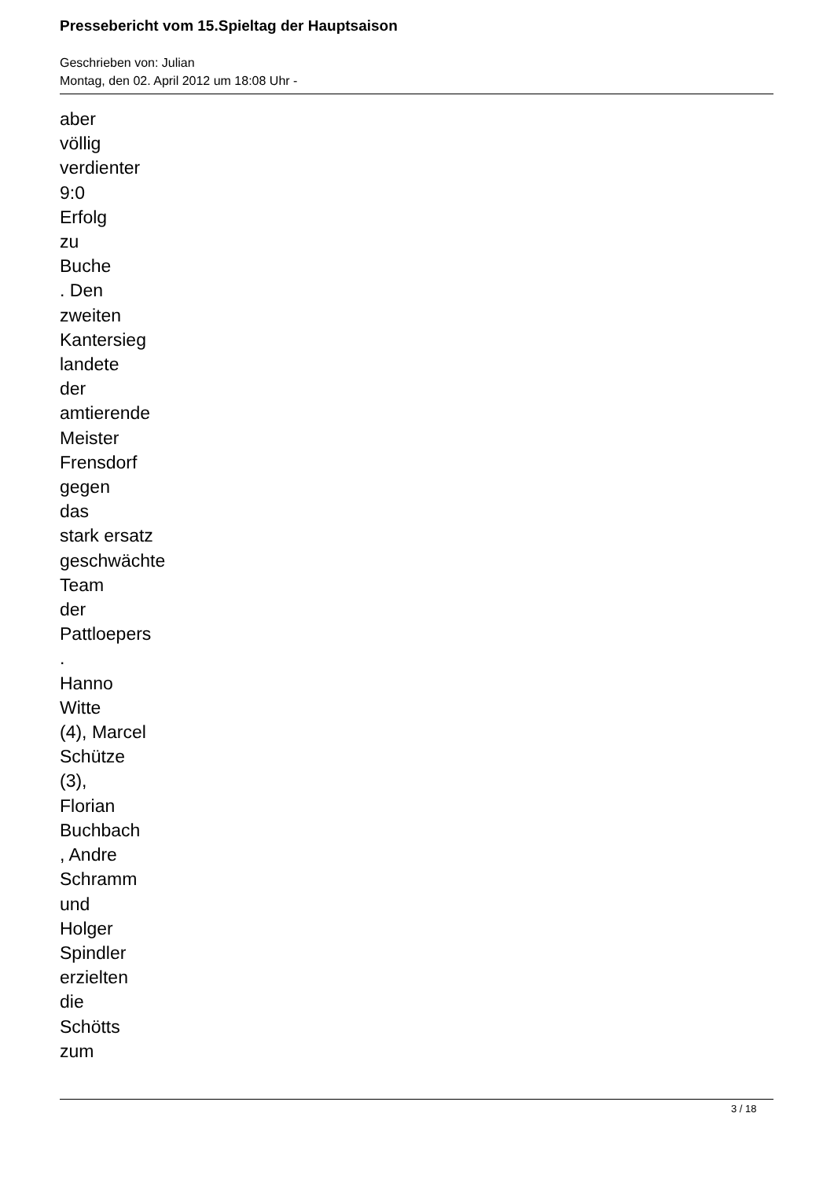Pressebericht vom 15.Spieltag der Hauptsaison
Geschrieben von: Julian
Montag, den 02. April 2012 um 18:08 Uhr -
aber
völlig
verdienter
9:0
Erfolg
zu
Buche
. Den
zweiten
Kantersieg
landete
der
amtierende
Meister
Frensdorf
gegen
das
stark ersatz
geschwächte
Team
der
Pattloepers
.
Hanno
Witte
(4), Marcel
Schütze
(3),
Florian
Buchbach
, Andre
Schramm
und
Holger
Spindler
erzielten
die
Schötts
zum
3 / 18